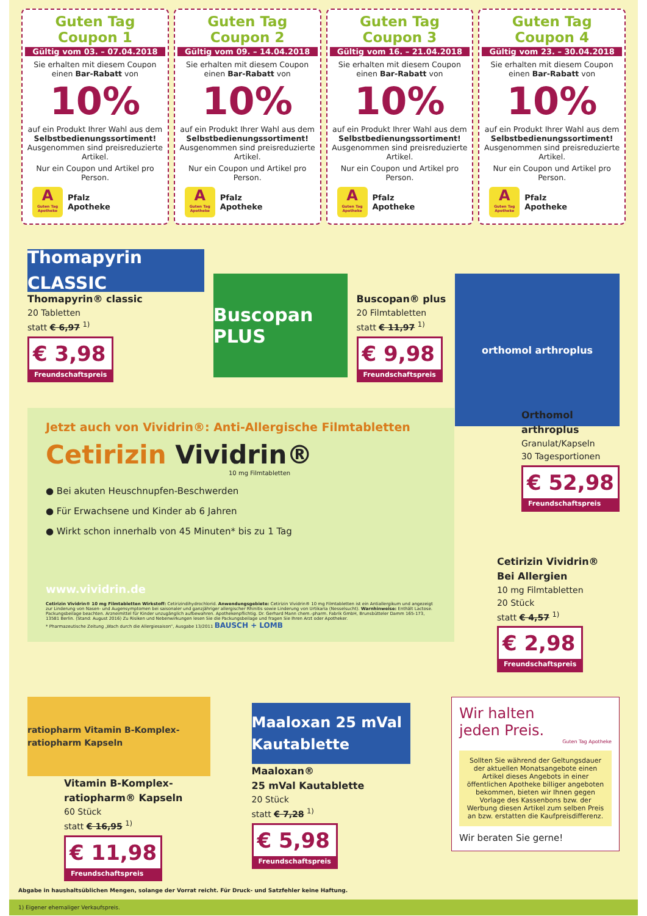Guten Tag Coupon 1
Gültig vom 03. – 07.04.2018
Sie erhalten mit diesem Coupon einen Bar-Rabatt von
10%
auf ein Produkt Ihrer Wahl aus dem Selbstbedienungssortiment! Ausgenommen sind preisreduzierte Artikel.
Nur ein Coupon und Artikel pro Person.
A
Guten Tag Apotheke
Pfalz
Apotheke
Guten Tag Coupon 2
Gültig vom 09. – 14.04.2018
Sie erhalten mit diesem Coupon einen Bar-Rabatt von
10%
auf ein Produkt Ihrer Wahl aus dem Selbstbedienungssortiment! Ausgenommen sind preisreduzierte Artikel.
Nur ein Coupon und Artikel pro Person.
A
Guten Tag Apotheke
Pfalz
Apotheke
Guten Tag Coupon 3
Gültig vom 16. – 21.04.2018
Sie erhalten mit diesem Coupon einen Bar-Rabatt von
10%
auf ein Produkt Ihrer Wahl aus dem Selbstbedienungssortiment! Ausgenommen sind preisreduzierte Artikel.
Nur ein Coupon und Artikel pro Person.
A
Guten Tag Apotheke
Pfalz
Apotheke
Guten Tag Coupon 4
Gültig vom 23. – 30.04.2018
Sie erhalten mit diesem Coupon einen Bar-Rabatt von
10%
auf ein Produkt Ihrer Wahl aus dem Selbstbedienungssortiment! Ausgenommen sind preisreduzierte Artikel.
Nur ein Coupon und Artikel pro Person.
A
Guten Tag Apotheke
Pfalz
Apotheke
Thomapyrin CLASSIC
Thomapyrin® classic
20 Tabletten
statt € 6,97 <sup>1)</sup>
€ 3,98 Freundschaftspreis
Buscopan PLUS
Buscopan® plus
20 Filmtabletten
statt € 11,97 <sup>1)</sup>
€ 9,98 Freundschaftspreis
orthomol arthroplus
Jetzt auch von Vividrin®: Anti-Allergische Filmtabletten
Cetirizin Vividrin®
10 mg Filmtabletten
● Bei akuten Heuschnupfen-Beschwerden
● Für Erwachsene und Kinder ab 6 Jahren
● Wirkt schon innerhalb von 45 Minuten* bis zu 1 Tag
www.vividrin.de
Cetirizin Vividrin® 10 mg Filmtabletten Wirkstoff: Cetirizindihydrochlorid. Anwendungsgebiete: Cetirizin Vividrin® 10 mg Filmtabletten ist ein Antiallergikum und angezeigt zur Linderung von Nasen- und Augensymptomen bei saisonaler und ganzjähriger allergischer Rhinitis sowie Linderung von Urtikaria (Nesselsucht). Warnhinweise: Enthält Lactose. Packungsbeilage beachten. Arzneimittel für Kinder unzugänglich aufbewahren. Apothekenpflichtig. Dr. Gerhard Mann chem.-pharm. Fabrik GmbH, Brunsbütteler Damm 165-173, 13581 Berlin. (Stand: August 2016) Zu Risiken und Nebenwirkungen lesen Sie die Packungsbeilage und fragen Sie Ihren Arzt oder Apotheker.
* Pharmazeutische Zeitung „Wach durch die Allergiesaison“, Ausgabe 13/2011 BAUSCH + LOMB
Orthomol
arthroplus
Granulat/Kapseln
30 Tagesportionen
€ 52,98 Freundschaftspreis
Cetirizin Vividrin®
Bei Allergien
10 mg Filmtabletten
20 Stück
statt € 4,57 <sup>1)</sup>
€ 2,98 Freundschaftspreis
ratiopharm Vitamin B-Komplex-ratiopharm Kapseln
Vitamin B-Komplex-
ratiopharm® Kapseln
60 Stück
statt € 16,95 <sup>1)</sup>
€ 11,98 Freundschaftspreis
Maaloxan 25 mVal Kautablette
Maaloxan®
25 mVal Kautablette
20 Stück
statt € 7,28 <sup>1)</sup>
€ 5,98 Freundschaftspreis
Wir halten
jeden Preis.
Guten Tag Apotheke
Sollten Sie während der Geltungsdauer der aktuellen Monatsangebote einen Artikel dieses Angebots in einer öffentlichen Apotheke billiger angeboten bekommen, bieten wir Ihnen gegen Vorlage des Kassenbons bzw. der Werbung diesen Artikel zum selben Preis an bzw. erstatten die Kaufpreisdifferenz.
Wir beraten Sie gerne!
Abgabe in haushaltsüblichen Mengen, solange der Vorrat reicht. Für Druck- und Satzfehler keine Haftung.
1) Eigener ehemaliger Verkaufspreis.